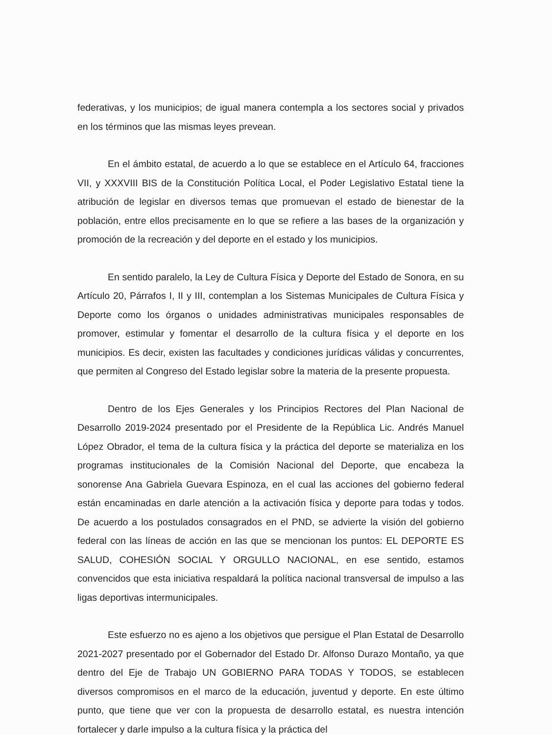federativas, y los municipios; de igual manera contempla a los sectores social y privados en los términos que las mismas leyes prevean.
En el ámbito estatal, de acuerdo a lo que se establece en el Artículo 64, fracciones VII, y XXXVIII BIS de la Constitución Política Local, el Poder Legislativo Estatal tiene la atribución de legislar en diversos temas que promuevan el estado de bienestar de la población, entre ellos precisamente en lo que se refiere a las bases de la organización y promoción de la recreación y del deporte en el estado y los municipios.
En sentido paralelo, la Ley de Cultura Física y Deporte del Estado de Sonora, en su Artículo 20, Párrafos I, II y III, contemplan a los Sistemas Municipales de Cultura Física y Deporte como los órganos o unidades administrativas municipales responsables de promover, estimular y fomentar el desarrollo de la cultura física y el deporte en los municipios. Es decir, existen las facultades y condiciones jurídicas válidas y concurrentes, que permiten al Congreso del Estado legislar sobre la materia de la presente propuesta.
Dentro de los Ejes Generales y los Principios Rectores del Plan Nacional de Desarrollo 2019-2024 presentado por el Presidente de la República Lic. Andrés Manuel López Obrador, el tema de la cultura física y la práctica del deporte se materializa en los programas institucionales de la Comisión Nacional del Deporte, que encabeza la sonorense Ana Gabriela Guevara Espinoza, en el cual las acciones del gobierno federal están encaminadas en darle atención a la activación física y deporte para todas y todos. De acuerdo a los postulados consagrados en el PND, se advierte la visión del gobierno federal con las líneas de acción en las que se mencionan los puntos: EL DEPORTE ES SALUD, COHESIÓN SOCIAL Y ORGULLO NACIONAL, en ese sentido, estamos convencidos que esta iniciativa respaldará la política nacional transversal de impulso a las ligas deportivas intermunicipales.
Este esfuerzo no es ajeno a los objetivos que persigue el Plan Estatal de Desarrollo 2021-2027 presentado por el Gobernador del Estado Dr. Alfonso Durazo Montaño, ya que dentro del Eje de Trabajo UN GOBIERNO PARA TODAS Y TODOS, se establecen diversos compromisos en el marco de la educación, juventud y deporte. En este último punto, que tiene que ver con la propuesta de desarrollo estatal, es nuestra intención fortalecer y darle impulso a la cultura física y la práctica del